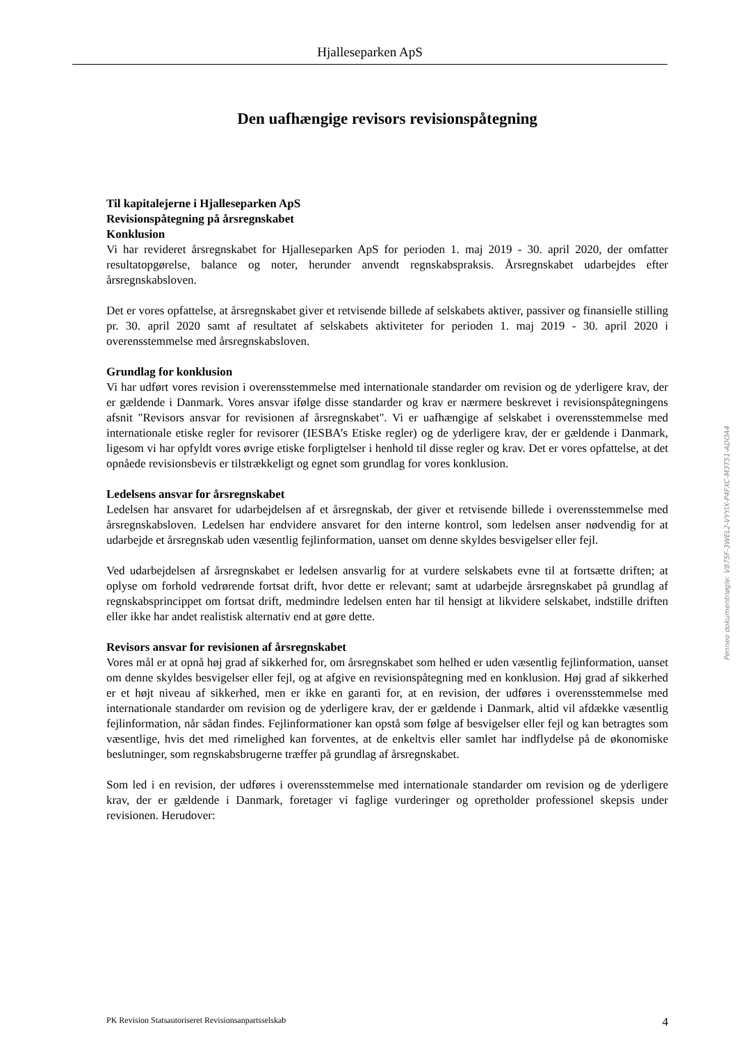Hjalleseparken ApS
Den uafhængige revisors revisionspåtegning
Til kapitalejerne i Hjalleseparken ApS
Revisionspåtegning på årsregnskabet
Konklusion
Vi har revideret årsregnskabet for Hjalleseparken ApS for perioden 1. maj 2019 - 30. april 2020, der omfatter resultatopgørelse, balance og noter, herunder anvendt regnskabspraksis. Årsregnskabet udarbejdes efter årsregnskabsloven.
Det er vores opfattelse, at årsregnskabet giver et retvisende billede af selskabets aktiver, passiver og finansielle stilling pr. 30. april 2020 samt af resultatet af selskabets aktiviteter for perioden 1. maj 2019 - 30. april 2020 i overensstemmelse med årsregnskabsloven.
Grundlag for konklusion
Vi har udført vores revision i overensstemmelse med internationale standarder om revision og de yderligere krav, der er gældende i Danmark. Vores ansvar ifølge disse standarder og krav er nærmere beskrevet i revisionspåtegningens afsnit "Revisors ansvar for revisionen af årsregnskabet". Vi er uafhængige af selskabet i overensstemmelse med internationale etiske regler for revisorer (IESBA’s Etiske regler) og de yderligere krav, der er gældende i Danmark, ligesom vi har opfyldt vores øvrige etiske forpligtelser i henhold til disse regler og krav. Det er vores opfattelse, at det opnåede revisionsbevis er tilstrækkeligt og egnet som grundlag for vores konklusion.
Ledelsens ansvar for årsregnskabet
Ledelsen har ansvaret for udarbejdelsen af et årsregnskab, der giver et retvisende billede i overensstemmelse med årsregnskabsloven. Ledelsen har endvidere ansvaret for den interne kontrol, som ledelsen anser nødvendig for at udarbejde et årsregnskab uden væsentlig fejlinformation, uanset om denne skyldes besvigelser eller fejl.
Ved udarbejdelsen af årsregnskabet er ledelsen ansvarlig for at vurdere selskabets evne til at fortsætte driften; at oplyse om forhold vedrørende fortsat drift, hvor dette er relevant; samt at udarbejde årsregnskabet på grundlag af regnskabsprincippet om fortsat drift, medmindre ledelsen enten har til hensigt at likvidere selskabet, indstille driften eller ikke har andet realistisk alternativ end at gøre dette.
Revisors ansvar for revisionen af årsregnskabet
Vores mål er at opnå høj grad af sikkerhed for, om årsregnskabet som helhed er uden væsentlig fejlinformation, uanset om denne skyldes besvigelser eller fejl, og at afgive en revisionspåtegning med en konklusion. Høj grad af sikkerhed er et højt niveau af sikkerhed, men er ikke en garanti for, at en revision, der udføres i overensstemmelse med internationale standarder om revision og de yderligere krav, der er gældende i Danmark, altid vil afdække væsentlig fejlinformation, når sådan findes. Fejlinformationer kan opstå som følge af besvigelser eller fejl og kan betragtes som væsentlige, hvis det med rimelighed kan forventes, at de enkeltvis eller samlet har indflydelse på de økonomiske beslutninger, som regnskabsbrugerne træffer på grundlag af årsregnskabet.
Som led i en revision, der udføres i overensstemmelse med internationale standarder om revision og de yderligere krav, der er gældende i Danmark, foretager vi faglige vurderinger og opretholder professionel skepsis under revisionen. Herudover:
Penneo dokumentnøgle: V875F-3WEL2-VYYIX-P4FXC-M3T51-ADOA4
PK Revision Statsautoriseret Revisionsanpartsselskab 4